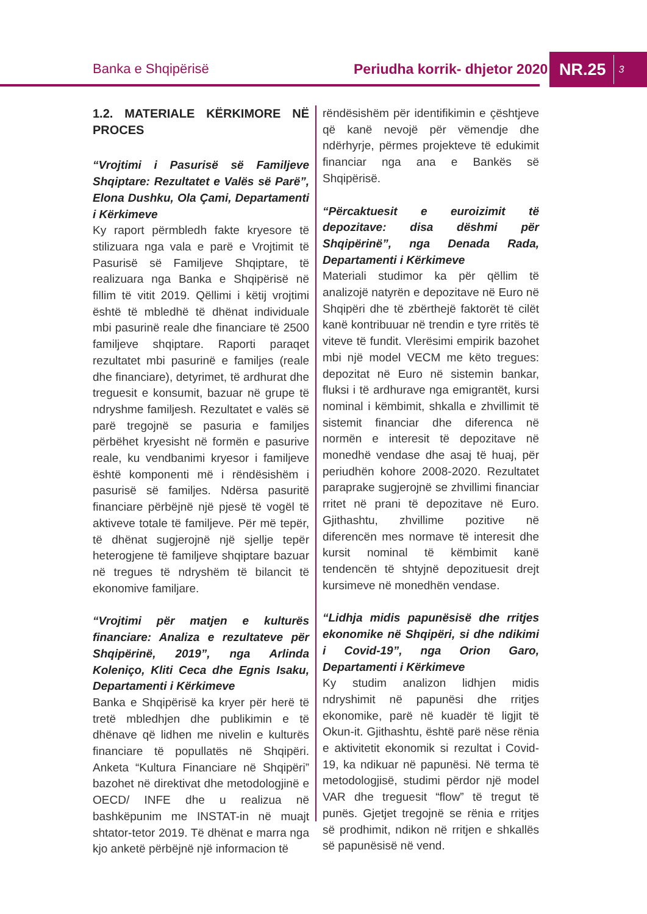Banka e Shqipërisë Periudha korrik- dhjetor 2020
NR.25 3
1.2. MATERIALE KËRKIMORE NË PROCES
“Vrojtimi i Pasurisë së Familjeve Shqiptare: Rezultatet e Valës së Parë”, Elona Dushku, Ola Çami, Departamenti i Kërkimeve
Ky raport përmbledh fakte kryesore të stilizuara nga vala e parë e Vrojtimit të Pasurisë së Familjeve Shqiptare, të realizuara nga Banka e Shqipërisë në fillim të vitit 2019. Qëllimi i këtij vrojtimi është të mbledhë të dhënat individuale mbi pasurinë reale dhe financiare të 2500 familjeve shqiptare. Raporti paraqet rezultatet mbi pasurinë e familjes (reale dhe financiare), detyrimet, të ardhurat dhe treguesit e konsumit, bazuar në grupe të ndryshme familjesh. Rezultatet e valës së parë tregojnë se pasuria e familjes përbëhet kryesisht në formën e pasurive reale, ku vendbanimi kryesor i familjeve është komponenti më i rëndësishëm i pasurisë së familjes. Ndërsa pasuritë financiare përbëjnë një pjesë të vogël të aktiveve totale të familjeve. Për më tepër, të dhënat sugjerojnë një sjellje tepër heterogjene të familjeve shqiptare bazuar në tregues të ndryshëm të bilancit të ekonomive familjare.
“Vrojtimi për matjen e kulturës financiare: Analiza e rezultateve për Shqipërinë, 2019”, nga Arlinda Koleniço, Kliti Ceca dhe Egnis Isaku, Departamenti i Kërkimeve
Banka e Shqipërisë ka kryer për herë të tretë mbledhjen dhe publikimin e të dhënave që lidhen me nivelin e kulturës financiare të popullatës në Shqipëri. Anketa “Kultura Financiare në Shqipëri” bazohet në direktivat dhe metodologjinë e OECD/ INFE dhe u realizua në bashkëpunim me INSTAT-in në muajt shtator-tetor 2019. Të dhënat e marra nga kjo anketë përbëjnë një informacion të
rëndësishëm për identifikimin e çështjeve që kanë nevojë për vëmendje dhe ndërhyrje, përmes projekteve të edukimit financiar nga ana e Bankës së Shqipërisë.
“Përcaktuesit e euroizimit të depozitave: disa dëshmi për Shqipërinë”, nga Denada Rada, Departamenti i Kërkimeve
Materiali studimor ka për qëllim të analizojë natyrën e depozitave në Euro në Shqipëri dhe të zbërthejë faktorët të cilët kanë kontribuuar në trendin e tyre rritës të viteve të fundit. Vlerësimi empirik bazohet mbi një model VECM me këto tregues: depozitat në Euro në sistemin bankar, fluksi i të ardhurave nga emigrantët, kursi nominal i këmbimit, shkalla e zhvillimit të sistemit financiar dhe diferenca në normën e interesit të depozitave në monedhë vendase dhe asaj të huaj, për periudhën kohore 2008-2020. Rezultatet paraprake sugjerojnë se zhvillimi financiar rritet në prani të depozitave në Euro. Gjithashtu, zhvillime pozitive në diferencën mes normave të interesit dhe kursit nominal të këmbimit kanë tendencën të shtyjnë depozituesit drejt kursimeve në monedhën vendase.
“Lidhja midis papunësisë dhe rritjes ekonomike në Shqipëri, si dhe ndikimi i Covid-19”, nga Orion Garo, Departamenti i Kërkimeve
Ky studim analizon lidhjen midis ndryshimit në papunësi dhe rritjes ekonomike, parë në kuadër të ligjit të Okun-it. Gjithashtu, është parë nëse rënia e aktivitetit ekonomik si rezultat i Covid-19, ka ndikuar në papunësi. Në terma të metodologjisë, studimi përdor një model VAR dhe treguesit “flow” të tregut të punës. Gjetjet tregojnë se rënia e rritjes së prodhimit, ndikon në rritjen e shkallës së papunësisë në vend.